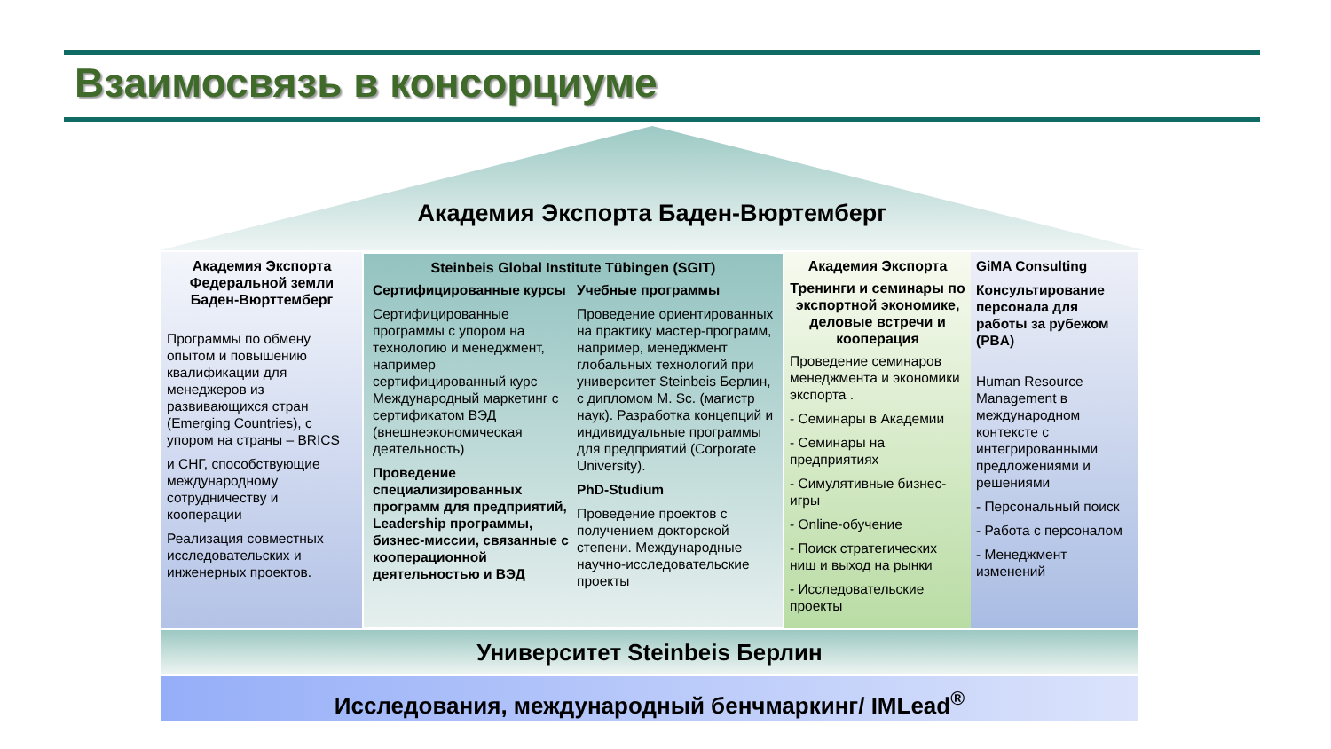Взаимосвязь в консорциуме
Академия Экспорта Баден-Вюртемберг
Академия Экспорта
Федеральной земли
Баден-Вюрттемберг
Программы по обмену опытом и повышению квалификации для менеджеров из развивающихся стран (Emerging Countries), с упором на страны – BRICS
и СНГ, способствующие международному сотрудничеству и кооперации
Реализация совместных исследовательских и инженерных проектов.
Steinbeis Global Institute Tübingen (SGIT)
Сертифицированные курсы
Сертифицированные программы с упором на технологию и менеджмент, например сертифицированный курс Международный маркетинг с сертификатом ВЭД (внешнеэкономическая деятельность)
Проведение специализированных программ для предприятий, Leadership программы, бизнес-миссии, связанные с кооперационной деятельностью и ВЭД
Учебные программы
Проведение ориентированных на практику мастер-программ, например, менеджмент глобальных технологий при университет Steinbeis Берлин, с дипломом M. Sc. (магистр наук). Разработка концепций и индивидуальные программы для предприятий (Corporate University).
PhD-Studium
Проведение проектов с получением докторской степени. Международные научно-исследовательские проекты
Академия Экспорта
Тренинги и семинары по экспортной экономике, деловые встречи и кооперация
Проведение семинаров менеджмента и экономики экспорта .
- Семинары в Академии
- Семинары на предприятиях
- Симулятивные бизнес-игры
- Online-обучение
- Поиск стратегических ниш и выход на рынки
- Исследовательские проекты
GiMA Consulting
Консультирование персонала для работы за рубежом (PBA)
Human Resource Management в международном контексте с интегрированными предложениями и решениями
- Персональный поиск
- Работа с персоналом
- Менеджмент изменений
Университет Steinbeis Берлин
Исследования, международный бенчмаркинг/ IMLead<sup>®</sup>